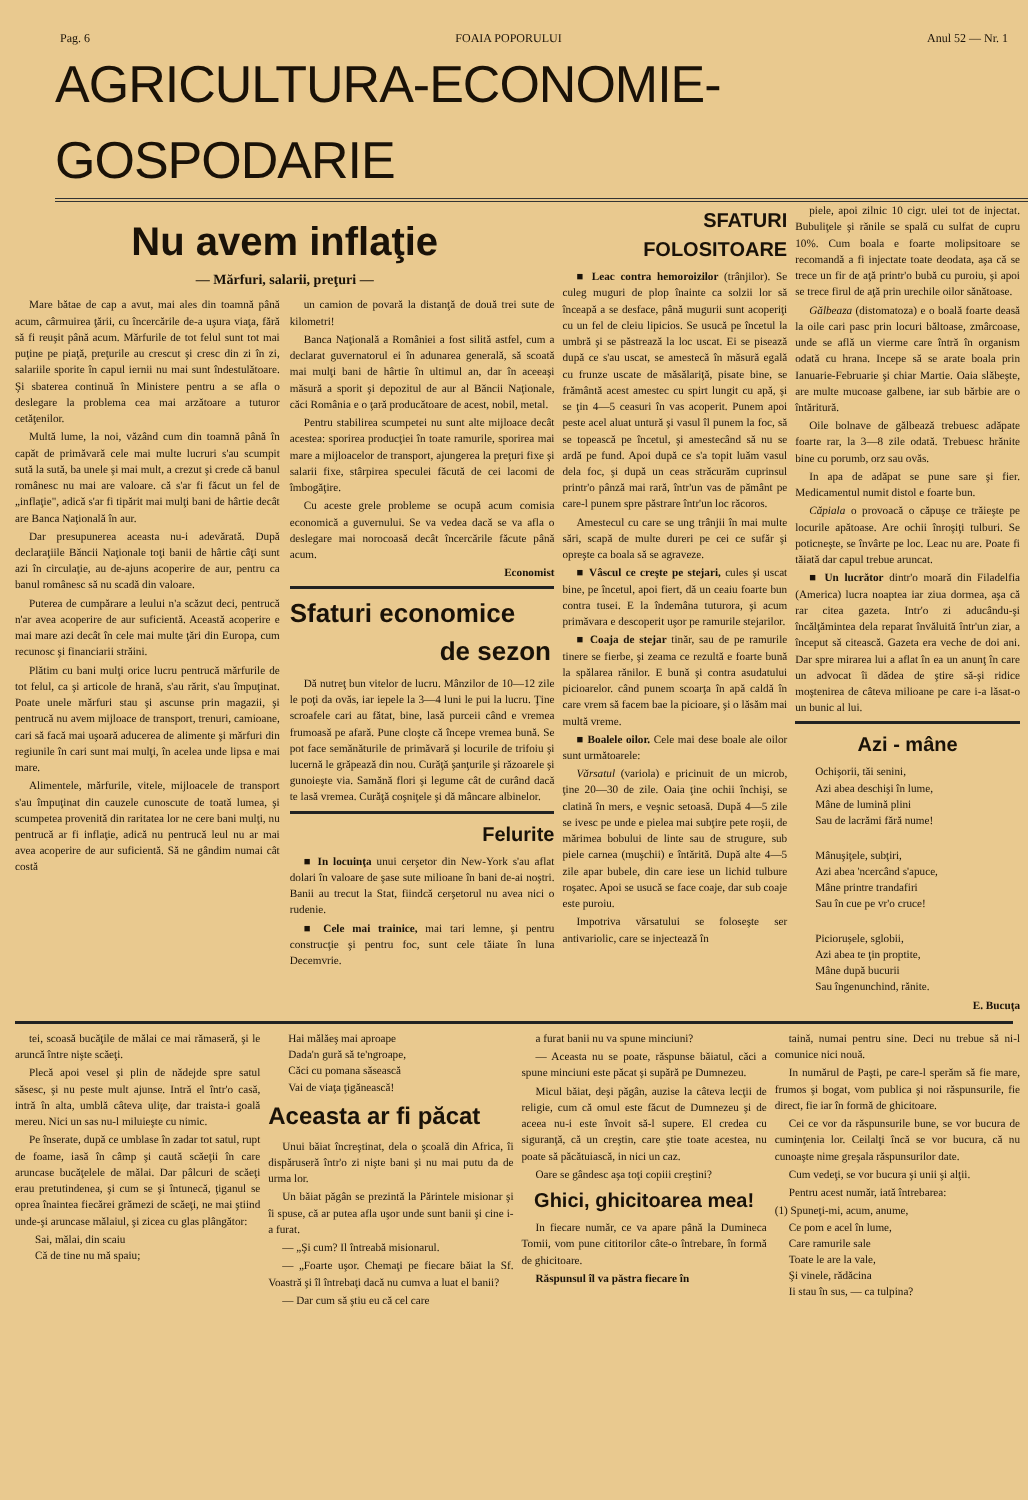Pag. 6 FOAIA POPORULUI Anul 52 — Nr. 1
AGRICULTURA-ECONOMIE-GOSPODARIE
Nu avem inflaţie
— Mărfuri, salarii, preţuri —
Mare bătae de cap a avut, mai ales din toamnă până acum, cârmuirea ţării, cu încercările de-a uşura viaţa, fără să fi reuşit până acum. Mărfurile de tot felul sunt tot mai puţine pe piaţă, preţurile au crescut şi cresc din zi în zi, salariile sporite în capul iernii nu mai sunt îndestulătoare. Şi sbaterea continuă în Ministere pentru a se afla o deslegare la problema cea mai arzătoare a tuturor cetăţenilor.
Multă lume, la noi, văzând cum din toamnă până în capăt de primăvară cele mai multe lucruri s'au scumpit sută la sută, ba unele şi mai mult, a crezut şi crede că banul românesc nu mai are valoare. că s'ar fi făcut un fel de „inflaţie", adică s'ar fi tipărit mai mulţi bani de hârtie decât are Banca Naţională în aur.
Dar presupunerea aceasta nu-i adevărată. După declaraţiile Băncii Naţionale toţi banii de hârtie câţi sunt azi în circulaţie, au de-ajuns acoperire de aur, pentru ca banul românesc să nu scadă din valoare.
Puterea de cumpărare a leului n'a scăzut deci, pentrucă n'ar avea acoperire de aur suficientă. Această acoperire e mai mare azi decât în cele mai multe ţări din Europa, cum recunosc şi financiarii străini.
Plătim cu bani mulţi orice lucru pentrucă mărfurile de tot felul, ca şi articole de hrană, s'au rărit, s'au împuţinat. Poate unele mărfuri stau şi ascunse prin magazii, şi pentrucă nu avem mijloace de transport, trenuri, camioane, cari să facă mai uşoară aducerea de alimente şi mărfuri din regiunile în cari sunt mai mulţi, în acelea unde lipsa e mai mare.
Alimentele, mărfurile, vitele, mijloacele de transport s'au împuţinat din cauzele cunoscute de toată lumea, şi scumpetea provenită din raritatea lor ne cere bani mulţi, nu pentrucă ar fi inflaţie, adică nu pentrucă leul nu ar mai avea acoperire de aur suficientă. Să ne gândim numai cât costă
un camion de povară la distanţă de două trei sute de kilometri!
Banca Naţională a României a fost silită astfel, cum a declarat guvernatorul ei în adunarea generală, să scoată mai mulţi bani de hârtie în ultimul an, dar în aceeaşi măsură a sporit şi depozitul de aur al Băncii Naţionale, căci România e o ţară producătoare de acest, nobil, metal.
Pentru stabilirea scumpetei nu sunt alte mijloace decât acestea: sporirea producţiei în toate ramurile, sporirea mai mare a mijloacelor de transport, ajungerea la preţuri fixe şi salarii fixe, stârpirea speculei făcută de cei lacomi de îmbogăţire.
Cu aceste grele probleme se ocupă acum comisia economică a guvernului. Se va vedea dacă se va afla o deslegare mai norocoasă decât încercările făcute până acum.
Economist
Sfaturi economice
de sezon
Dă nutreţ bun vitelor de lucru. Mânzilor de 10—12 zile le poţi da ovăs, iar iepele la 3—4 luni le pui la lucru. Ţine scroafele cari au fătat, bine, lasă purceii când e vremea frumoasă pe afară. Pune cloşte că începe vremea bună. Se pot face semănăturile de primăvară şi locurile de trifoiu şi lucernă le grăpează din nou. Curăţă şanţurile şi răzoarele şi gunoieşte via. Samănă flori şi legume cât de curând dacă te lasă vremea. Curăţă coşniţele şi dă mâncare albinelor.
Felurite
■ In locuinţa unui cerşetor din New-York s'au aflat dolari în valoare de şase sute milioane în bani de-ai noştri. Banii au trecut la Stat, fiindcă cerşetorul nu avea nici o rudenie.
■ Cele mai trainice, mai tari lemne, şi pentru construcţie şi pentru foc, sunt cele tăiate în luna Decemvrie.
SFATURI FOLOSITOARE
■ Leac contra hemoroizilor (trânjilor). Se culeg muguri de plop înainte ca solzii lor să înceapă a se desface, până mugurii sunt acoperiţi cu un fel de cleiu lipicios. Se usucă pe încetul la umbră şi se păstrează la loc uscat. Ei se pisează după ce s'au uscat, se amestecă în măsură egală cu frunze uscate de măsălariţă, pisate bine, se frământă acest amestec cu spirt lungit cu apă, şi se ţin 4—5 ceasuri în vas acoperit. Punem apoi peste acel aluat untură şi vasul îl punem la foc, să se topească pe încetul, şi amestecând să nu se ardă pe fund. Apoi după ce s'a topit luăm vasul dela foc, şi după un ceas străcurăm cuprinsul printr'o pânză mai rară, într'un vas de pământ pe care-l punem spre păstrare într'un loc răcoros.
Amestecul cu care se ung trânjii în mai multe sări, scapă de multe dureri pe cei ce sufăr şi opreşte ca boala să se agraveze.
■ Vâscul ce creşte pe stejari, cules şi uscat bine, pe încetul, apoi fiert, dă un ceaiu foarte bun contra tusei. E la îndemâna tuturora, şi acum primăvara e descoperit uşor pe ramurile stejarilor.
■ Coaja de stejar tinăr, sau de pe ramurile tinere se fierbe, şi zeama ce rezultă e foarte bună la spălarea rănilor. E bună şi contra asudatului picioarelor. când punem scoarţa în apă caldă în care vrem să facem bae la picioare, şi o lăsăm mai multă vreme.
■ Boalele oilor. Cele mai dese boale ale oilor sunt următoarele:
Vărsatul (variola) e pricinuit de un microb, ţine 20—30 de zile. Oaia ţine ochii închişi, se clatină în mers, e veşnic setoasă. După 4—5 zile se ivesc pe unde e pielea mai subţire pete roşii, de mărimea bobului de linte sau de strugure, sub piele carnea (muşchii) e întărită. După alte 4—5 zile apar bubele, din care iese un lichid tulbure roşatec. Apoi se usucă se face coaje, dar sub coaje este puroiu.
Impotriva vărsatului se foloseşte ser antivariolic, care se injectează în
piele, apoi zilnic 10 cigr. ulei tot de injectat. Bubuliţele şi rănile se spală cu sulfat de cupru 10%. Cum boala e foarte molipsitoare se recomandă a fi injectate toate deodata, aşa că se trece un fir de aţă printr'o bubă cu puroiu, şi apoi se trece firul de aţă prin urechile oilor sănătoase.
Gălbeaza (distomatoza) e o boală foarte deasă la oile cari pasc prin locuri băltoase, zmârcoase, unde se află un vierme care întră în organism odată cu hrana. Incepe să se arate boala prin Ianuarie-Februarie şi chiar Martie. Oaia slăbeşte, are multe mucoase galbene, iar sub bărbie are o întăritură.
Oile bolnave de gălbează trebuesc adăpate foarte rar, la 3—8 zile odată. Trebuesc hrănite bine cu porumb, orz sau ovăs.
In apa de adăpat se pune sare şi fier. Medicamentul numit distol e foarte bun.
Căpiala o provoacă o căpuşe ce trăieşte pe locurile apătoase. Are ochii înroşiţi tulburi. Se poticneşte, se învârte pe loc. Leac nu are. Poate fi tăiată dar capul trebue aruncat.
■ Un lucrător dintr'o moară din Filadelfia (America) lucra noaptea iar ziua dormea, aşa că rar citea gazeta. Intr'o zi aducându-şi încălţămintea dela reparat învăluită într'un ziar, a început să citească. Gazeta era veche de doi ani. Dar spre mirarea lui a aflat în ea un anunţ în care un advocat îi dădea de ştire să-şi ridice moştenirea de câteva milioane pe care i-a lăsat-o un bunic al lui.
Azi - mâne
Ochişorii, tăi senini,
Azi abea deschişi în lume,
Mâne de lumină plini
Sau de lacrămi fără nume!
Mânuşiţele, subţiri,
Azi abea 'ncercând s'apuce,
Mâne printre trandafiri
Sau în cue pe vr'o cruce!
Piciorușele, sglobii,
Azi abea te ţin proptite,
Mâne după bucurii
Sau îngenunchind, rănite.
E. Bucuţa
tei, scoasă bucăţile de mălai ce mai rămaseră, şi le aruncă între nişte scăeţi.
Plecă apoi vesel şi plin de nădejde spre satul săsesc, şi nu peste mult ajunse. Intră el într'o casă, intră în alta, umblă câteva uliţe, dar traista-i goală mereu. Nici un sas nu-l miluieşte cu nimic.
Pe înserate, după ce umblase în zadar tot satul, rupt de foame, iasă în câmp şi caută scăeţii în care aruncase bucăţelele de mălai. Dar pâlcuri de scăeţi erau pretutindenea, şi cum se şi întunecă, ţiganul se oprea înaintea fiecărei grămezi de scăeţi, ne mai ştiind unde-şi aruncase mălaiul, şi zicea cu glas plângător:
Sai, mălai, din scaiu
Că de tine nu mă spaiu;
Hai mălăeş mai aproape
Dada'n gură să te'ngroape,
Căci cu pomana săsească
Vai de viaţa ţigănească!
Aceasta ar fi păcat
Unui băiat încreştinat, dela o şcoală din Africa, îi dispăruseră într'o zi nişte bani şi nu mai putu da de urma lor.
Un băiat păgân se prezintă la Părintele misionar şi îi spuse, că ar putea afla uşor unde sunt banii şi cine i-a furat.
— „Şi cum? Il întreabă misionarul.
— „Foarte uşor. Chemaţi pe fiecare băiat la Sf. Voastră şi îl întrebaţi dacă nu cumva a luat el banii?
— Dar cum să ştiu eu că cel care
a furat banii nu va spune minciuni?
— Aceasta nu se poate, răspunse băiatul, căci a spune minciuni este păcat şi supără pe Dumnezeu.
Micul băiat, deşi păgân, auzise la câteva lecţii de religie, cum că omul este făcut de Dumnezeu şi de aceea nu-i este învoit să-l supere. El credea cu siguranţă, că un creştin, care ştie toate acestea, nu poate să păcătuiască, in nici un caz.
Oare se gândesc aşa toţi copiii creştini?
Ghici, ghicitoarea mea!
In fiecare număr, ce va apare până la Dumineca Tomii, vom pune cititorilor câte-o întrebare, în formă de ghicitoare.
Răspunsul îl va păstra fiecare în
taină, numai pentru sine. Deci nu trebue să ni-l comunice nici nouă.
In numărul de Paşti, pe care-l sperăm să fie mare, frumos şi bogat, vom publica şi noi răspunsurile, fie direct, fie iar în formă de ghicitoare.
Cei ce vor da răspunsurile bune, se vor bucura de cuminţenia lor. Ceilalţi încă se vor bucura, că nu cunoaşte nime greşala răspunsurilor date.
Cum vedeţi, se vor bucura şi unii şi alţii.
Pentru acest număr, iată întrebarea:
(1) Spuneţi-mi, acum, anume,
Ce pom e acel în lume,
Care ramurile sale
Toate le are la vale,
Şi vinele, rădăcina
Ii stau în sus, — ca tulpina?